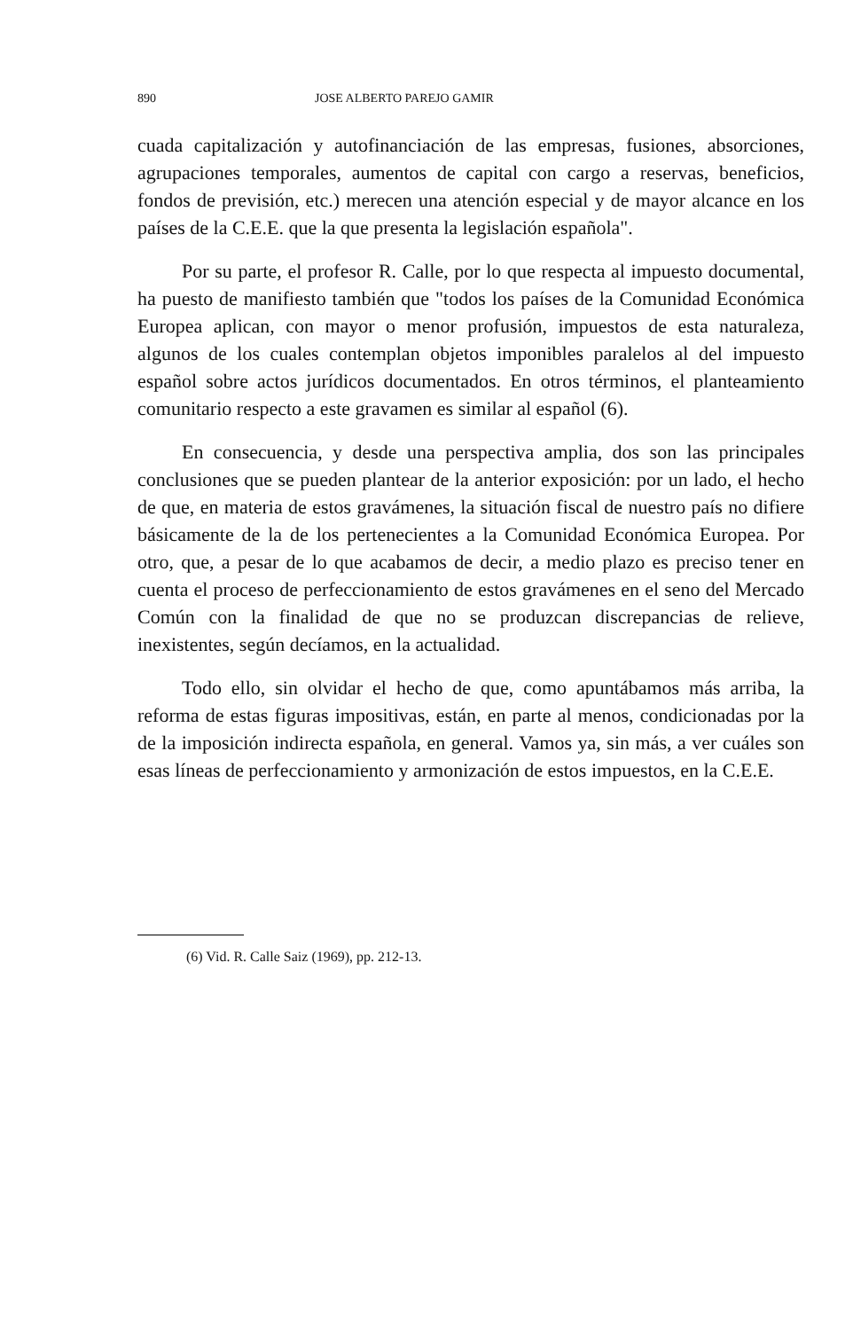890 JOSE ALBERTO PAREJO GAMIR
cuada capitalización y autofinanciación de las empresas, fusiones, absorciones, agrupaciones temporales, aumentos de capital con cargo a reservas, beneficios, fondos de previsión, etc.) merecen una atención especial y de mayor alcance en los países de la C.E.E. que la que presenta la legislación española".
Por su parte, el profesor R. Calle, por lo que respecta al impuesto documental, ha puesto de manifiesto también que "todos los países de la Comunidad Económica Europea aplican, con mayor o menor profusión, impuestos de esta naturaleza, algunos de los cuales contemplan objetos imponibles paralelos al del impuesto español sobre actos jurídicos documentados. En otros términos, el planteamiento comunitario respecto a este gravamen es similar al español (6).
En consecuencia, y desde una perspectiva amplia, dos son las principales conclusiones que se pueden plantear de la anterior exposición: por un lado, el hecho de que, en materia de estos gravámenes, la situación fiscal de nuestro país no difiere básicamente de la de los pertenecientes a la Comunidad Económica Europea. Por otro, que, a pesar de lo que acabamos de decir, a medio plazo es preciso tener en cuenta el proceso de perfeccionamiento de estos gravámenes en el seno del Mercado Común con la finalidad de que no se produzcan discrepancias de relieve, inexistentes, según decíamos, en la actualidad.
Todo ello, sin olvidar el hecho de que, como apuntábamos más arriba, la reforma de estas figuras impositivas, están, en parte al menos, condicionadas por la de la imposición indirecta española, en general. Vamos ya, sin más, a ver cuáles son esas líneas de perfeccionamiento y armonización de estos impuestos, en la C.E.E.
(6) Vid. R. Calle Saiz (1969), pp. 212-13.